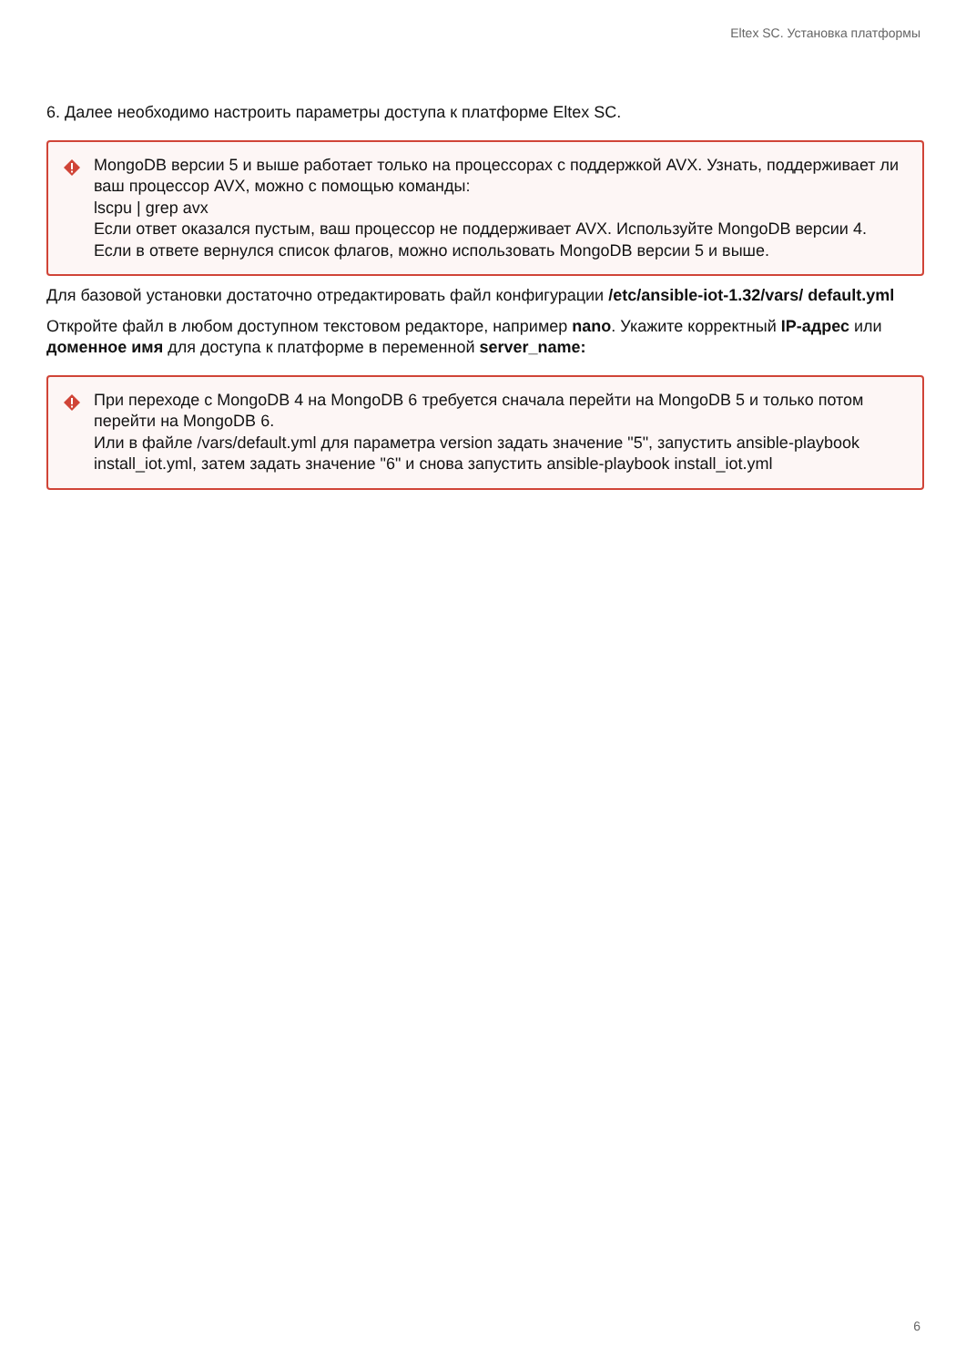Eltex SC. Установка платформы
6. Далее необходимо настроить параметры доступа к платформе Eltex SC.
MongoDB версии 5 и выше работает только на процессорах с поддержкой AVX. Узнать, поддерживает ли ваш процессор AVX, можно с помощью команды:
lscpu | grep avx
Если ответ оказался пустым, ваш процессор не поддерживает AVX. Используйте MongoDB версии 4.
Если в ответе вернулся список флагов, можно использовать MongoDB версии 5 и выше.
Для базовой установки достаточно отредактировать файл конфигурации /etc/ansible-iot-1.32/vars/ default.yml
Откройте файл в любом доступном текстовом редакторе, например nano. Укажите корректный IP-адрес или доменное имя для доступа к платформе в переменной server_name:
При переходе с MongoDB 4 на MongoDB 6 требуется сначала перейти на MongoDB 5 и только потом перейти на MongoDB 6.
Или в файле /vars/default.yml для параметра version задать значение "5", запустить ansible-playbook install_iot.yml, затем задать значение "6" и снова запустить ansible-playbook install_iot.yml
6